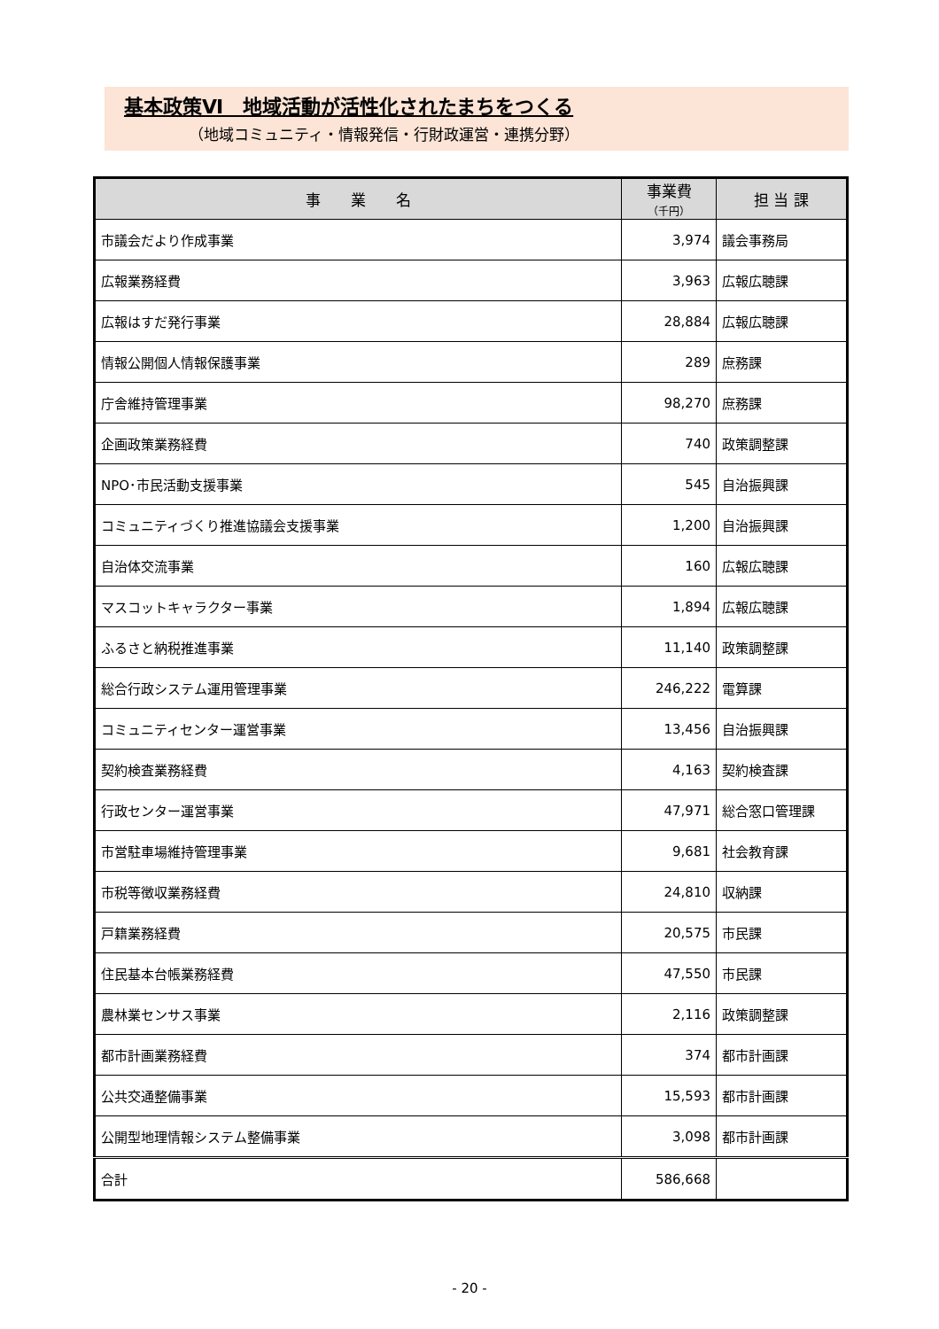基本政策Ⅵ　地域活動が活性化されたまちをつくる
（地域コミュニティ・情報発信・行財政運営・連携分野）
| 事 業 名 | 事業費 （千円） | 担 当 課 |
| --- | --- | --- |
| 市議会だより作成事業 | 3,974 | 議会事務局 |
| 広報業務経費 | 3,963 | 広報広聴課 |
| 広報はすだ発行事業 | 28,884 | 広報広聴課 |
| 情報公開個人情報保護事業 | 289 | 庶務課 |
| 庁舎維持管理事業 | 98,270 | 庶務課 |
| 企画政策業務経費 | 740 | 政策調整課 |
| NPO･市民活動支援事業 | 545 | 自治振興課 |
| コミュニティづくり推進協議会支援事業 | 1,200 | 自治振興課 |
| 自治体交流事業 | 160 | 広報広聴課 |
| マスコットキャラクター事業 | 1,894 | 広報広聴課 |
| ふるさと納税推進事業 | 11,140 | 政策調整課 |
| 総合行政システム運用管理事業 | 246,222 | 電算課 |
| コミュニティセンター運営事業 | 13,456 | 自治振興課 |
| 契約検査業務経費 | 4,163 | 契約検査課 |
| 行政センター運営事業 | 47,971 | 総合窓口管理課 |
| 市営駐車場維持管理事業 | 9,681 | 社会教育課 |
| 市税等徴収業務経費 | 24,810 | 収納課 |
| 戸籍業務経費 | 20,575 | 市民課 |
| 住民基本台帳業務経費 | 47,550 | 市民課 |
| 農林業センサス事業 | 2,116 | 政策調整課 |
| 都市計画業務経費 | 374 | 都市計画課 |
| 公共交通整備事業 | 15,593 | 都市計画課 |
| 公開型地理情報システム整備事業 | 3,098 | 都市計画課 |
| 合計 | 586,668 | |
- 20 -